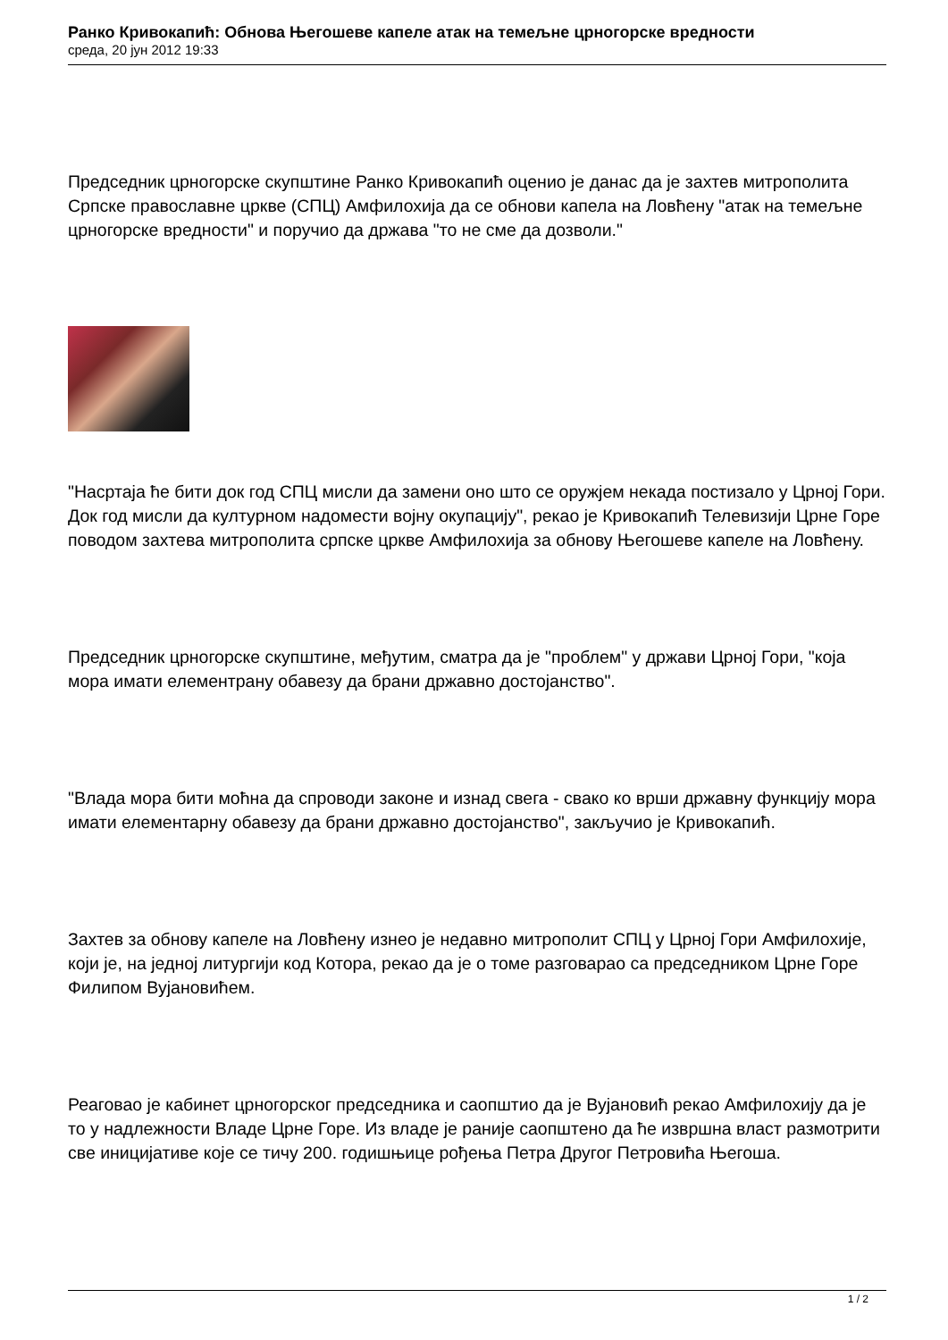Ранко Кривокапић: Обнова Његошеве капеле атак на темељне црногорске вредности
среда, 20 јун 2012 19:33
Председник црногорске скупштине Ранко Кривокапић оценио је данас да је захтев митрополита Српске православне цркве (СПЦ) Амфилохија да се обнови капела на Ловћену "атак на темељне црногорске вредности" и поручио да држава "то не сме да дозволи."
"Насртаја ће бити док год СПЦ мисли да замени оно што се оружјем некада постизало у Црној Гори. Док год мисли да културном надомести војну окупацију", рекао је Кривокапић Телевизији Црне Горе поводом захтева митрополита српске цркве Амфилохија за обнову Његошеве капеле на Ловћену.
Председник црногорске скупштине, међутим, сматра да је "проблем" у држави Црној Гори, "која мора имати елементрану обавезу да брани државно достојанство".
"Влада мора бити моћна да спроводи законе и изнад свега - свако ко врши државну функцију мора имати елементарну обавезу да брани државно достојанство", закључио је Кривокапић.
Захтев за обнову капеле на Ловћену изнео је недавно митрополит СПЦ у Црној Гори Амфилохије, који је, на једној литургији код Котора, рекао да је о томе разговарао са председником Црне Горе Филипом Вујановићем.
Реаговао је кабинет црногорског председника и саопштио да је Вујановић рекао Амфилохију да је то у надлежности Владе Црне Горе. Из владе је раније саопштено да ће извршна власт размотрити све иницијативе које се тичу 200. годишњице рођења Петра Другог Петровића Његоша.
1 / 2